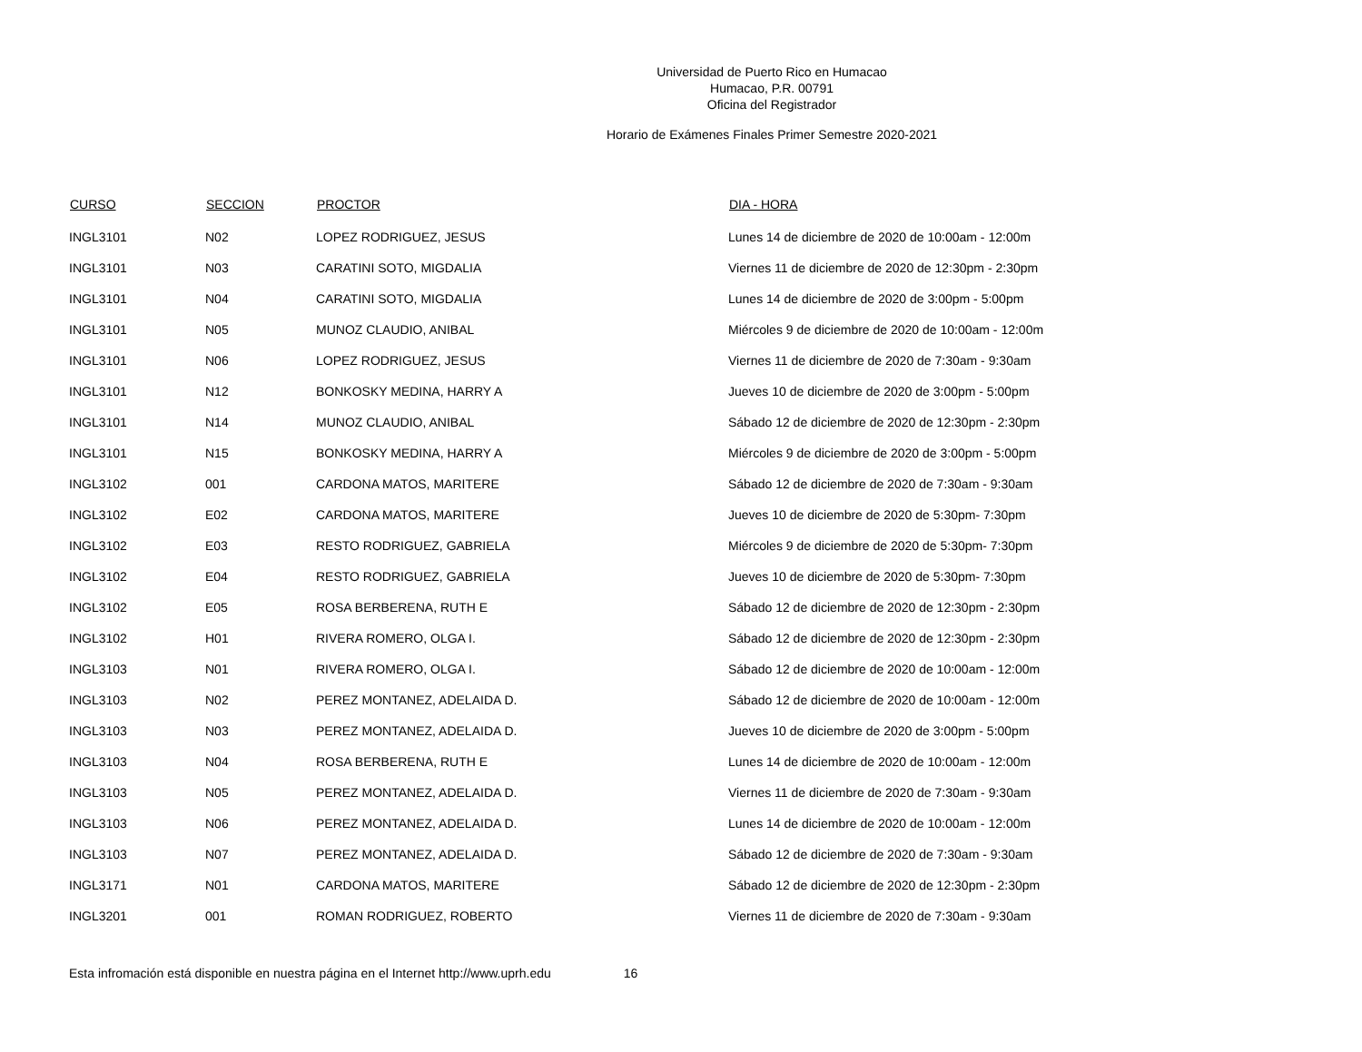Universidad de Puerto Rico en Humacao
Humacao, P.R. 00791
Oficina del Registrador
Horario de Exámenes Finales Primer Semestre 2020-2021
| CURSO | SECCION | PROCTOR | DIA - HORA |
| --- | --- | --- | --- |
| INGL3101 | N02 | LOPEZ RODRIGUEZ, JESUS | Lunes 14 de diciembre de 2020 de 10:00am - 12:00m |
| INGL3101 | N03 | CARATINI SOTO, MIGDALIA | Viernes 11 de diciembre de 2020 de 12:30pm - 2:30pm |
| INGL3101 | N04 | CARATINI SOTO, MIGDALIA | Lunes 14 de diciembre de 2020 de 3:00pm - 5:00pm |
| INGL3101 | N05 | MUNOZ CLAUDIO, ANIBAL | Miércoles 9 de diciembre de 2020 de 10:00am - 12:00m |
| INGL3101 | N06 | LOPEZ RODRIGUEZ, JESUS | Viernes 11 de diciembre de 2020 de 7:30am - 9:30am |
| INGL3101 | N12 | BONKOSKY MEDINA, HARRY A | Jueves 10 de diciembre de 2020 de 3:00pm - 5:00pm |
| INGL3101 | N14 | MUNOZ CLAUDIO, ANIBAL | Sábado 12 de diciembre de 2020 de 12:30pm - 2:30pm |
| INGL3101 | N15 | BONKOSKY MEDINA, HARRY A | Miércoles 9 de diciembre de 2020 de 3:00pm - 5:00pm |
| INGL3102 | 001 | CARDONA MATOS, MARITERE | Sábado 12 de diciembre de 2020 de 7:30am - 9:30am |
| INGL3102 | E02 | CARDONA MATOS, MARITERE | Jueves 10 de diciembre de 2020 de 5:30pm- 7:30pm |
| INGL3102 | E03 | RESTO RODRIGUEZ, GABRIELA | Miércoles 9 de diciembre de 2020 de 5:30pm- 7:30pm |
| INGL3102 | E04 | RESTO RODRIGUEZ, GABRIELA | Jueves 10 de diciembre de 2020 de 5:30pm- 7:30pm |
| INGL3102 | E05 | ROSA BERBERENA, RUTH E | Sábado 12 de diciembre de 2020 de 12:30pm - 2:30pm |
| INGL3102 | H01 | RIVERA ROMERO, OLGA I. | Sábado 12 de diciembre de 2020 de 12:30pm - 2:30pm |
| INGL3103 | N01 | RIVERA ROMERO, OLGA I. | Sábado 12 de diciembre de 2020 de 10:00am - 12:00m |
| INGL3103 | N02 | PEREZ MONTANEZ, ADELAIDA D. | Sábado 12 de diciembre de 2020 de 10:00am - 12:00m |
| INGL3103 | N03 | PEREZ MONTANEZ, ADELAIDA D. | Jueves 10 de diciembre de 2020 de 3:00pm - 5:00pm |
| INGL3103 | N04 | ROSA BERBERENA, RUTH E | Lunes 14 de diciembre de 2020 de 10:00am - 12:00m |
| INGL3103 | N05 | PEREZ MONTANEZ, ADELAIDA D. | Viernes 11 de diciembre de 2020 de 7:30am - 9:30am |
| INGL3103 | N06 | PEREZ MONTANEZ, ADELAIDA D. | Lunes 14 de diciembre de 2020 de 10:00am - 12:00m |
| INGL3103 | N07 | PEREZ MONTANEZ, ADELAIDA D. | Sábado 12 de diciembre de 2020 de 7:30am - 9:30am |
| INGL3171 | N01 | CARDONA MATOS, MARITERE | Sábado 12 de diciembre de 2020 de 12:30pm - 2:30pm |
| INGL3201 | 001 | ROMAN RODRIGUEZ, ROBERTO | Viernes 11 de diciembre de 2020 de 7:30am - 9:30am |
Esta infromación está disponible en nuestra página en el Internet http://www.uprh.edu 16